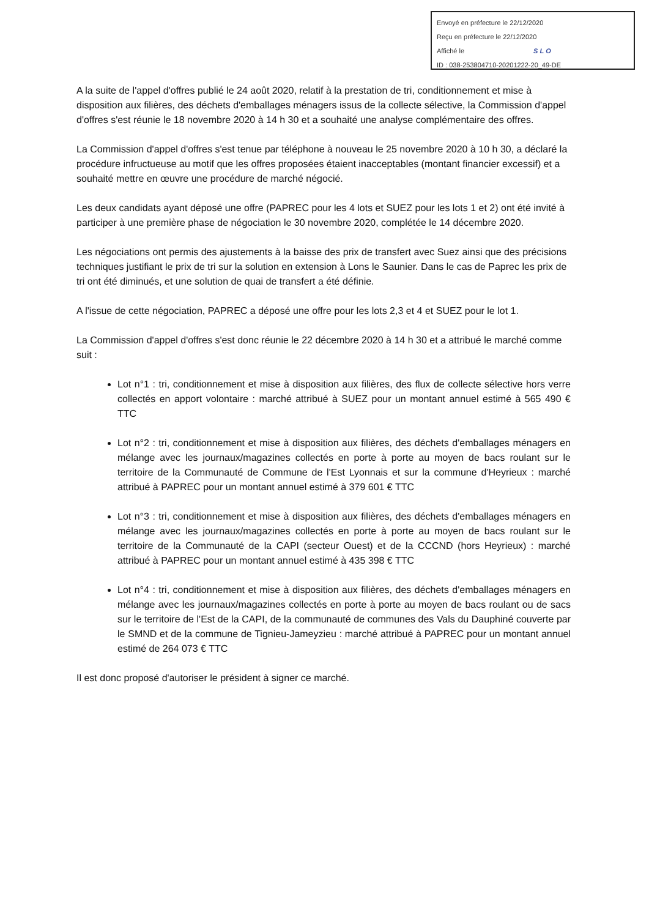Envoyé en préfecture le 22/12/2020
Reçu en préfecture le 22/12/2020
Affiché le SLO
ID : 038-253804710-20201222-20_49-DE
A la suite de l'appel d'offres publié le 24 août 2020, relatif à la prestation de tri, conditionnement et mise à disposition aux filières, des déchets d'emballages ménagers issus de la collecte sélective, la Commission d'appel d'offres s'est réunie le 18 novembre 2020 à 14 h 30 et a souhaité une analyse complémentaire des offres.
La Commission d'appel d'offres s'est tenue par téléphone à nouveau le 25 novembre 2020 à 10 h 30, a déclaré la procédure infructueuse au motif que les offres proposées étaient inacceptables (montant financier excessif) et a souhaité mettre en œuvre une procédure de marché négocié.
Les deux candidats ayant déposé une offre (PAPREC pour les 4 lots et SUEZ pour les lots 1 et 2) ont été invité à participer à une première phase de négociation le 30 novembre 2020, complétée le 14 décembre 2020.
Les négociations ont permis des ajustements à la baisse des prix de transfert avec Suez ainsi que des précisions techniques justifiant le prix de tri sur la solution en extension à Lons le Saunier. Dans le cas de Paprec les prix de tri ont été diminués, et une solution de quai de transfert a été définie.
A l'issue de cette négociation, PAPREC a déposé une offre pour les lots 2,3 et 4 et SUEZ pour le lot 1.
La Commission d'appel d'offres s'est donc réunie le 22 décembre 2020 à 14 h 30 et a attribué le marché comme suit :
Lot n°1 : tri, conditionnement et mise à disposition aux filières, des flux de collecte sélective hors verre collectés en apport volontaire : marché attribué à SUEZ pour un montant annuel estimé à 565 490 € TTC
Lot n°2 : tri, conditionnement et mise à disposition aux filières, des déchets d'emballages ménagers en mélange avec les journaux/magazines collectés en porte à porte au moyen de bacs roulant sur le territoire de la Communauté de Commune de l'Est Lyonnais et sur la commune d'Heyrieux : marché attribué à PAPREC pour un montant annuel estimé à 379 601 € TTC
Lot n°3 : tri, conditionnement et mise à disposition aux filières, des déchets d'emballages ménagers en mélange avec les journaux/magazines collectés en porte à porte au moyen de bacs roulant sur le territoire de la Communauté de la CAPI (secteur Ouest) et de la CCCND (hors Heyrieux) : marché attribué à PAPREC pour un montant annuel estimé à 435 398 € TTC
Lot n°4 : tri, conditionnement et mise à disposition aux filières, des déchets d'emballages ménagers en mélange avec les journaux/magazines collectés en porte à porte au moyen de bacs roulant ou de sacs sur le territoire de l'Est de la CAPI, de la communauté de communes des Vals du Dauphiné couverte par le SMND et de la commune de Tignieu-Jameyzieu : marché attribué à PAPREC pour un montant annuel estimé de 264 073 € TTC
Il est donc proposé d'autoriser le président à signer ce marché.